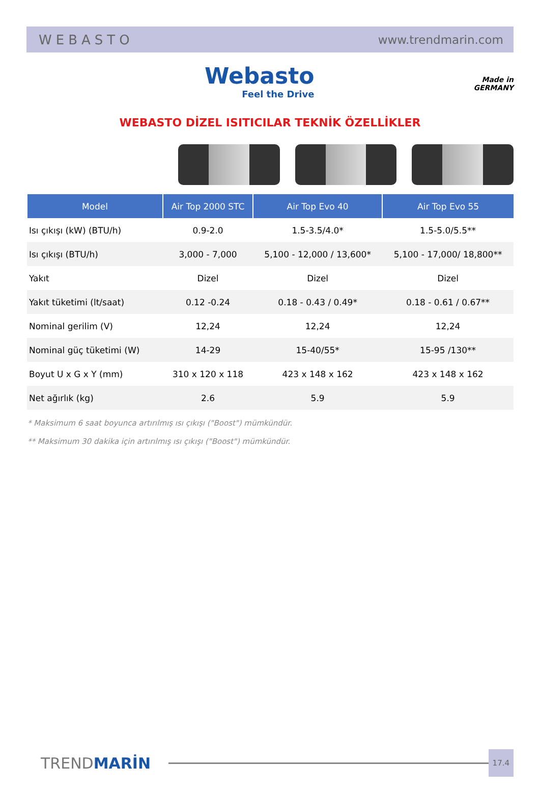WEBASTO www.trendmarin.com
Webasto
Feel the Drive
Made in
GERMANY
WEBASTO DİZEL ISITICILAR TEKNİK ÖZELLİKLER
| Model | Air Top 2000 STC | Air Top Evo 40 | Air Top Evo 55 |
| --- | --- | --- | --- |
| Isı çıkışı (kW) (BTU/h) | 0.9-2.0 | 1.5-3.5/4.0* | 1.5-5.0/5.5** |
| Isı çıkışı (BTU/h) | 3,000 - 7,000 | 5,100 - 12,000 / 13,600* | 5,100 - 17,000/ 18,800** |
| Yakıt | Dizel | Dizel | Dizel |
| Yakıt tüketimi (lt/saat) | 0.12 -0.24 | 0.18 - 0.43 / 0.49* | 0.18 - 0.61 / 0.67** |
| Nominal gerilim (V) | 12,24 | 12,24 | 12,24 |
| Nominal güç tüketimi (W) | 14-29 | 15-40/55* | 15-95 /130** |
| Boyut U x G x Y (mm) | 310 x 120 x 118 | 423 x 148 x 162 | 423 x 148 x 162 |
| Net ağırlık (kg) | 2.6 | 5.9 | 5.9 |
* Maksimum 6 saat boyunca artırılmış ısı çıkışı ("Boost") mümkündür.
** Maksimum 30 dakika için artırılmış ısı çıkışı ("Boost") mümkündür.
TRENDMARİN 17.4